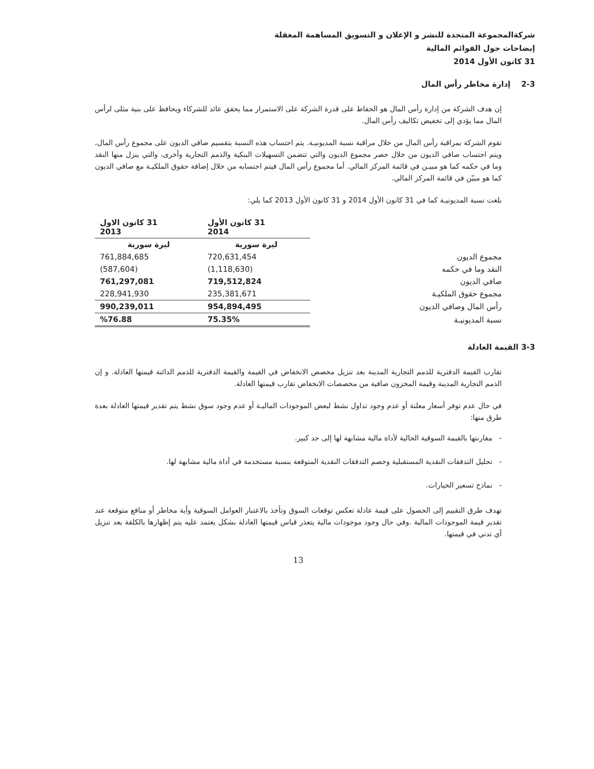شركةالمجموعة المتحدة للنشر و الإعلان و التسويق المساهمة المغفلة
إيضاحات حول القوائم المالية
31 كانون الأول 2014
2-3 إدارة مخاطر رأس المال
إن هدف الشركة من إدارة رأس المال هو الحفاظ على قدرة الشركة على الاستمرار مما يحقق عائد للشركاء ويحافظ على بنية مثلى لرأس المال مما يؤدي إلى تخفيض تكاليف رأس المال.
تقوم الشركة بمراقبة رأس المال من خلال مراقبة نسبة المديونيـة. يتم احتساب هذه النسبة بتقسيم صافي الديون على مجموع رأس المال، ويتم احتساب صافي الديون من خلال حصر مجموع الديون والتي تتضمن التسهيلات البنكية والذمم التجارية وأخرى، والتي ينزل منها النقد وما في حكمه كما هو مبيـن في قائمة المركز المالي. أما مجموع رأس المال فيتم احتسابه من خلال إضافة حقوق الملكيـة مع صافي الديون كما هو مبيّن في قائمة المركز المالي.
بلغت نسبة المديونيـة كما في 31 كانون الأول 2014 و 31 كانون الأول 2013 كما يلي:
| | 31 كانون الأول 2014 | 31 كانون الاول 2013 |
| --- | --- | --- |
| | ليرة سورية | ليرة سورية |
| مجموع الديون | 720,631,454 | 761,884,685 |
| النقد وما في حكمه | (1,118,630) | (587,604) |
| صافي الديون | 719,512,824 | 761,297,081 |
| مجموع حقوق الملكيـة | 235,381,671 | 228,941,930 |
| رأس المال وصافي الديون | 954,894,495 | 990,239,011 |
| نسبة المديونيـة | 75.35% | %76.88 |
3-3 القيمة العادلة
تقارب القيمة الدفترية للذمم التجارية المدينة بعد تنزيل مخصص الانخفاض في القيمة والقيمة الدفترية للذمم الدائنة قيمتها العادلة. و إن الذمم التجارية المدينة وقيمة المخزون صافية من مخصصات الانخفاض تقارب قيمتها العادلة.
في حال عدم توفر أسعار معلنة أو عدم وجود تداول نشط لبعض الموجودات الماليـة أو عدم وجود سوق نشط يتم تقدير قيمتها العادلة بعدة طرق منها:
- مقارنتها بالقيمة السوقية الحالية لأداة مالية مشابهة لها إلى حد كبير.
- تحليل التدفقات النقدية المستقبلية وخصم التدفقات النقدية المتوقعة بنسبة مستخدمة في أداة مالية مشابهة لها.
- نماذج تسعير الخيارات.
تهدف طرق التقييم إلى الحصول على قيمة عادلة تعكس توقعات السوق وتأخذ بالاعتبار العوامل السوقية وأية مخاطر أو منافع متوقعة عند تقدير قيمة الموجودات المالية .وفي حال وجود موجودات مالية يتعذر قياس قيمتها العادلة بشكل يعتمد عليه يتم إظهارها بالكلفة بعد تنزيل أي تدني في قيمتها.
13